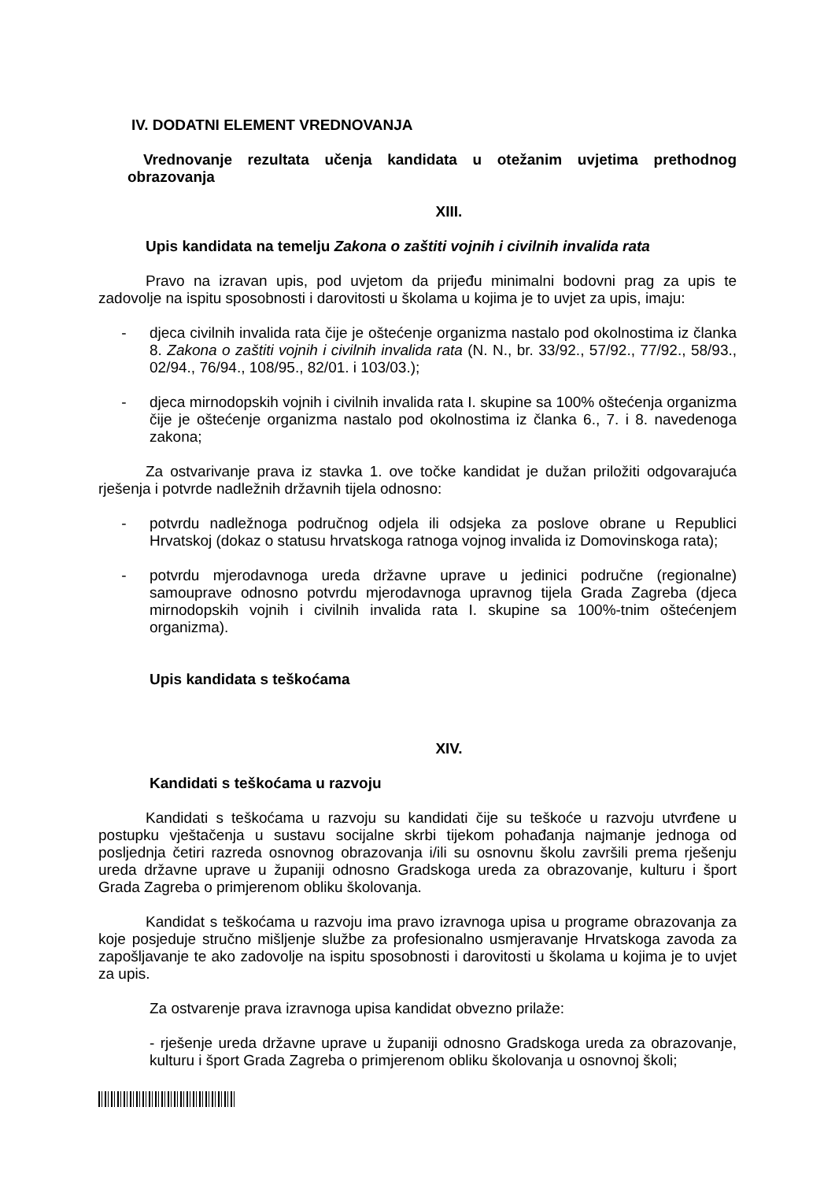IV. DODATNI ELEMENT VREDNOVANJA
Vrednovanje rezultata učenja kandidata u otežanim uvjetima prethodnog obrazovanja
XIII.
Upis kandidata na temelju Zakona o zaštiti vojnih i civilnih invalida rata
Pravo na izravan upis, pod uvjetom da prijeđu minimalni bodovni prag za upis te zadovolje na ispitu sposobnosti i darovitosti u školama u kojima je to uvjet za upis, imaju:
- djeca civilnih invalida rata čije je oštećenje organizma nastalo pod okolnostima iz članka 8. Zakona o zaštiti vojnih i civilnih invalida rata (N. N., br. 33/92., 57/92., 77/92., 58/93., 02/94., 76/94., 108/95., 82/01. i 103/03.);
- djeca mirnodopskih vojnih i civilnih invalida rata I. skupine sa 100% oštećenja organizma čije je oštećenje organizma nastalo pod okolnostima iz članka 6., 7. i 8. navedenoga zakona;
Za ostvarivanje prava iz stavka 1. ove točke kandidat je dužan priložiti odgovarajuća rješenja i potvrde nadležnih državnih tijela odnosno:
- potvrdu nadležnoga područnog odjela ili odsjeka za poslove obrane u Republici Hrvatskoj (dokaz o statusu hrvatskoga ratnoga vojnog invalida iz Domovinskoga rata);
- potvrdu mjerodavnoga ureda državne uprave u jedinici područne (regionalne) samouprave odnosno potvrdu mjerodavnoga upravnog tijela Grada Zagreba (djeca mirnodopskih vojnih i civilnih invalida rata I. skupine sa 100%-tnim oštećenjem organizma).
Upis kandidata s teškoćama
XIV.
Kandidati s teškoćama u razvoju
Kandidati s teškoćama u razvoju su kandidati čije su teškoće u razvoju utvrđene u postupku vještačenja u sustavu socijalne skrbi tijekom pohađanja najmanje jednoga od posljednja četiri razreda osnovnog obrazovanja i/ili su osnovnu školu završili prema rješenju ureda državne uprave u županiji odnosno Gradskoga ureda za obrazovanje, kulturu i šport Grada Zagreba o primjerenom obliku školovanja.
Kandidat s teškoćama u razvoju ima pravo izravnoga upisa u programe obrazovanja za koje posjeduje stručno mišljenje službe za profesionalno usmjeravanje Hrvatskoga zavoda za zapošljavanje te ako zadovolje na ispitu sposobnosti i darovitosti u školama u kojima je to uvjet za upis.
Za ostvarenje prava izravnoga upisa kandidat obvezno prilaže:
- rješenje ureda državne uprave u županiji odnosno Gradskoga ureda za obrazovanje, kulturu i šport Grada Zagreba o primjerenom obliku školovanja u osnovnoj školi;